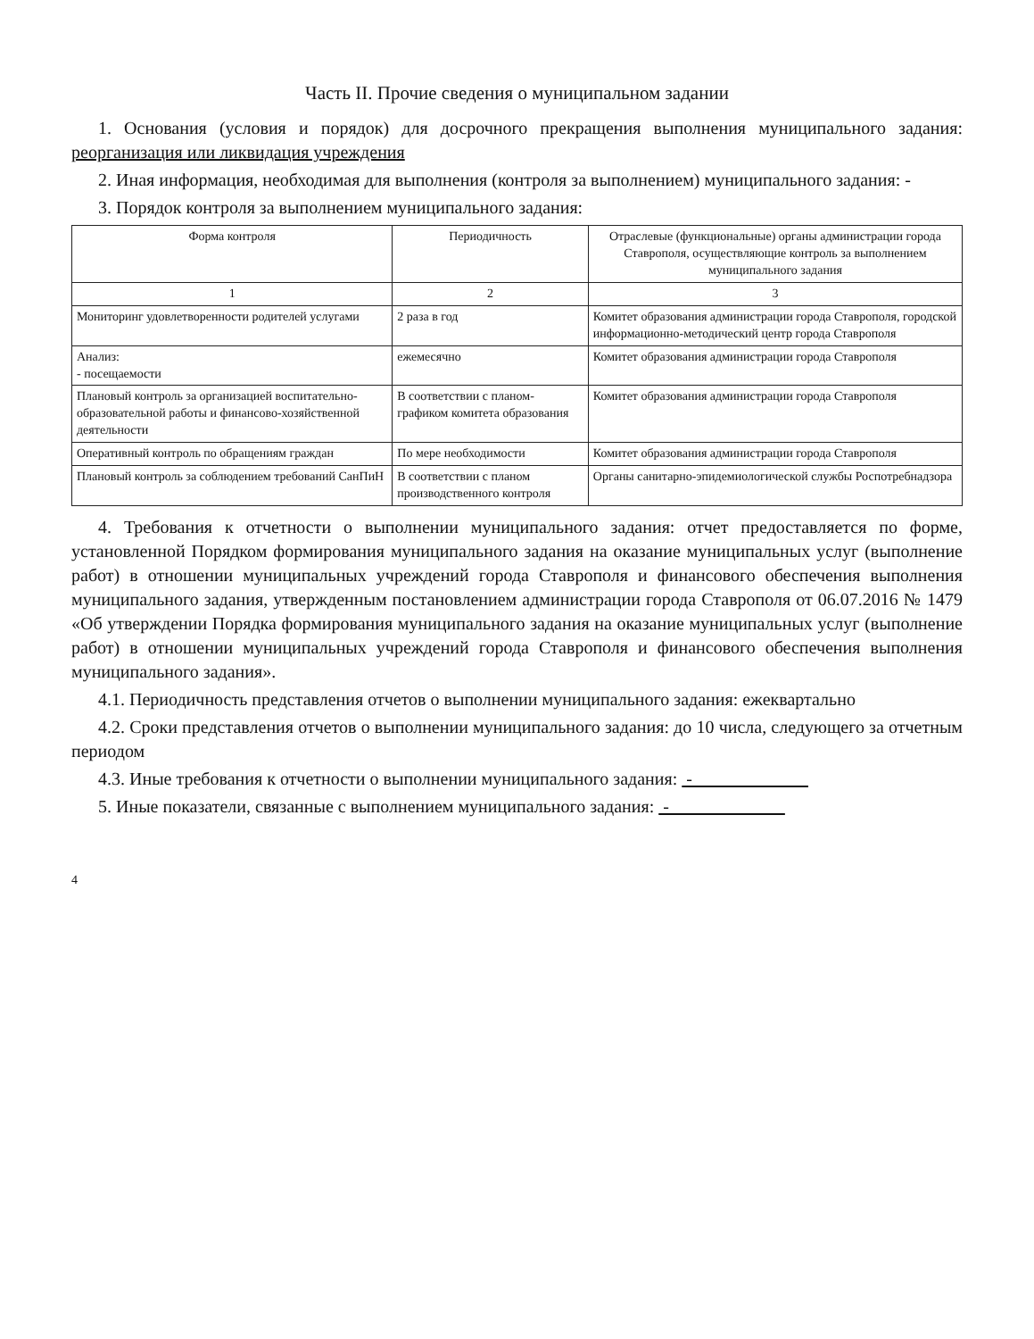Часть II. Прочие сведения о муниципальном задании
1. Основания (условия и порядок) для досрочного прекращения выполнения муниципального задания: реорганизация или ликвидация учреждения
2. Иная информация, необходимая для выполнения (контроля за выполнением) муниципального задания: -
3. Порядок контроля за выполнением муниципального задания:
| Форма контроля | Периодичность | Отраслевые (функциональные) органы администрации города Ставрополя, осуществляющие контроль за выполнением муниципального задания |
| --- | --- | --- |
| 1 | 2 | 3 |
| Мониторинг удовлетворенности родителей услугами | 2 раза в год | Комитет образования администрации города Ставрополя, городской информационно-методический центр города Ставрополя |
| Анализ: - посещаемости | ежемесячно | Комитет образования администрации города Ставрополя |
| Плановый контроль за организацией воспитательно-образовательной работы и финансово-хозяйственной деятельности | В соответствии с планом-графиком комитета образования | Комитет образования администрации города Ставрополя |
| Оперативный контроль по обращениям граждан | По мере необходимости | Комитет образования администрации города Ставрополя |
| Плановый контроль за соблюдением требований СанПиН | В соответствии с планом производственного контроля | Органы санитарно-эпидемиологической службы Роспотребнадзора |
4. Требования к отчетности о выполнении муниципального задания: отчет предоставляется по форме, установленной Порядком формирования муниципального задания на оказание муниципальных услуг (выполнение работ) в отношении муниципальных учреждений города Ставрополя и финансового обеспечения выполнения муниципального задания, утвержденным постановлением администрации города Ставрополя от 06.07.2016 № 1479 «Об утверждении Порядка формирования муниципального задания на оказание муниципальных услуг (выполнение работ) в отношении муниципальных учреждений города Ставрополя и финансового обеспечения выполнения муниципального задания».
4.1. Периодичность представления отчетов о выполнении муниципального задания: ежеквартально
4.2. Сроки представления отчетов о выполнении муниципального задания: до 10 числа, следующего за отчетным периодом
4.3. Иные требования к отчетности о выполнении муниципального задания: -
5. Иные показатели, связанные с выполнением муниципального задания: -
4